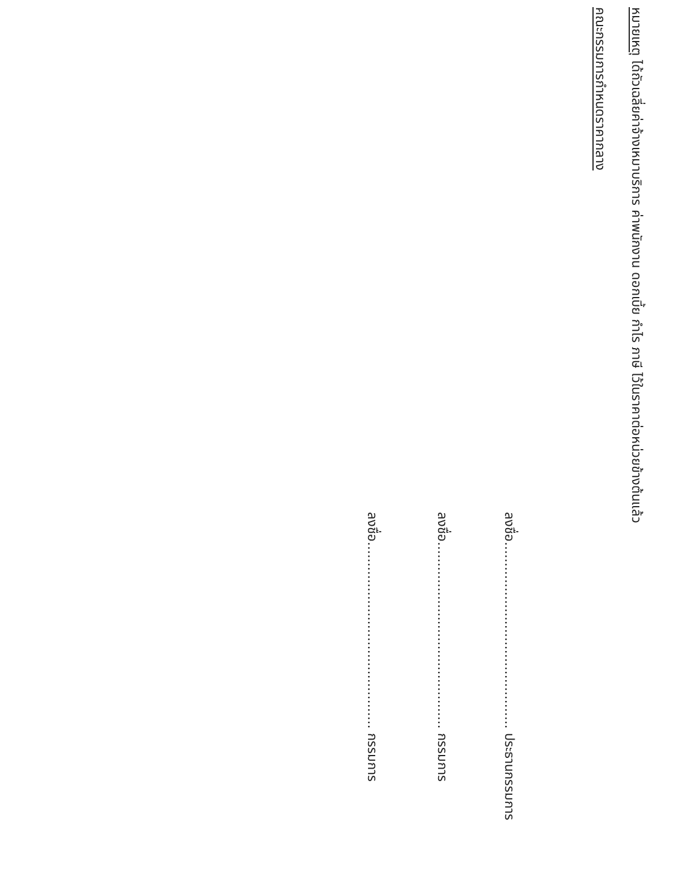หมายเหตุ ได้ถัวเฉลี่ยค่าจ้างเหมาบริการ ค่าพนักงาน ดอกเบี้ย กำไร ภาษี ไว้ในราคาต่อหน่วยข้างต้นแล้ว
คณะกรรมการกำหนดราคากลาง
ลงชื่อ............................................. ประธานกรรมการ
ลงชื่อ............................................. กรรมการ
ลงชื่อ............................................. กรรมการ